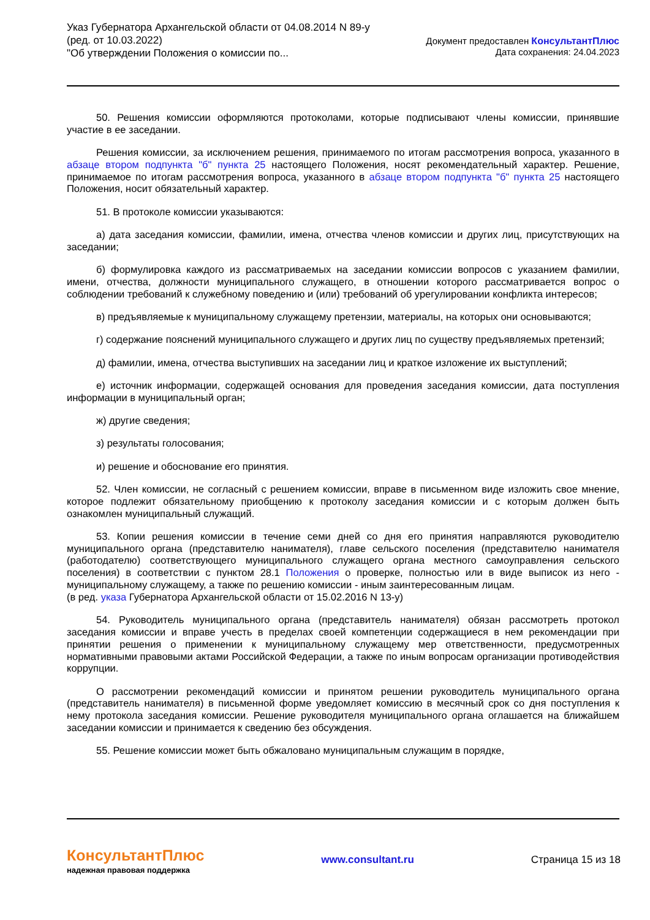Указ Губернатора Архангельской области от 04.08.2014 N 89-у
(ред. от 10.03.2022)
"Об утверждении Положения о комиссии по...
Документ предоставлен КонсультантПлюс
Дата сохранения: 24.04.2023
50. Решения комиссии оформляются протоколами, которые подписывают члены комиссии, принявшие участие в ее заседании.
Решения комиссии, за исключением решения, принимаемого по итогам рассмотрения вопроса, указанного в абзаце втором подпункта "б" пункта 25 настоящего Положения, носят рекомендательный характер. Решение, принимаемое по итогам рассмотрения вопроса, указанного в абзаце втором подпункта "б" пункта 25 настоящего Положения, носит обязательный характер.
51. В протоколе комиссии указываются:
а) дата заседания комиссии, фамилии, имена, отчества членов комиссии и других лиц, присутствующих на заседании;
б) формулировка каждого из рассматриваемых на заседании комиссии вопросов с указанием фамилии, имени, отчества, должности муниципального служащего, в отношении которого рассматривается вопрос о соблюдении требований к служебному поведению и (или) требований об урегулировании конфликта интересов;
в) предъявляемые к муниципальному служащему претензии, материалы, на которых они основываются;
г) содержание пояснений муниципального служащего и других лиц по существу предъявляемых претензий;
д) фамилии, имена, отчества выступивших на заседании лиц и краткое изложение их выступлений;
е) источник информации, содержащей основания для проведения заседания комиссии, дата поступления информации в муниципальный орган;
ж) другие сведения;
з) результаты голосования;
и) решение и обоснование его принятия.
52. Член комиссии, не согласный с решением комиссии, вправе в письменном виде изложить свое мнение, которое подлежит обязательному приобщению к протоколу заседания комиссии и с которым должен быть ознакомлен муниципальный служащий.
53. Копии решения комиссии в течение семи дней со дня его принятия направляются руководителю муниципального органа (представителю нанимателя), главе сельского поселения (представителю нанимателя (работодателю) соответствующего муниципального служащего органа местного самоуправления сельского поселения) в соответствии с пунктом 28.1 Положения о проверке, полностью или в виде выписок из него - муниципальному служащему, а также по решению комиссии - иным заинтересованным лицам.
(в ред. указа Губернатора Архангельской области от 15.02.2016 N 13-у)
54. Руководитель муниципального органа (представитель нанимателя) обязан рассмотреть протокол заседания комиссии и вправе учесть в пределах своей компетенции содержащиеся в нем рекомендации при принятии решения о применении к муниципальному служащему мер ответственности, предусмотренных нормативными правовыми актами Российской Федерации, а также по иным вопросам организации противодействия коррупции.
О рассмотрении рекомендаций комиссии и принятом решении руководитель муниципального органа (представитель нанимателя) в письменной форме уведомляет комиссию в месячный срок со дня поступления к нему протокола заседания комиссии. Решение руководителя муниципального органа оглашается на ближайшем заседании комиссии и принимается к сведению без обсуждения.
55. Решение комиссии может быть обжаловано муниципальным служащим в порядке,
КонсультантПлюс
надежная правовая поддержка
www.consultant.ru Страница 15 из 18